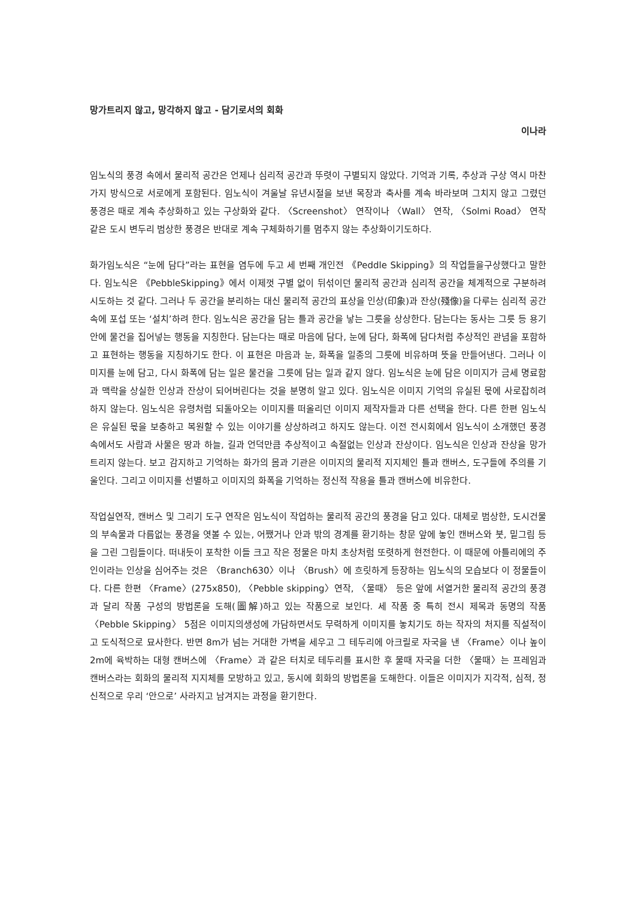망가트리지 않고, 망각하지 않고 - 담기로서의 회화
이나라
임노식의 풍경 속에서 물리적 공간은 언제나 심리적 공간과 뚜렷이 구별되지 않았다. 기억과 기록, 추상과 구상 역시 마찬가지 방식으로 서로에게 포함된다. 임노식이 겨울날 유년시절을 보낸 목장과 축사를 계속 바라보며 그치지 않고 그렸던 풍경은 때로 계속 추상화하고 있는 구상화와 같다. 〈Screenshot〉 연작이나 〈Wall〉 연작, 〈Solmi Road〉 연작 같은 도시 변두리 범상한 풍경은 반대로 계속 구체화하기를 멈추지 않는 추상화이기도하다.
화가임노식은 “눈에 담다”라는 표현을 염두에 두고 세 번째 개인전 《Peddle Skipping》의 작업들을구상했다고 말한다. 임노식은 《PebbleSkipping》에서 이제껏 구별 없이 뒤섞이던 물리적 공간과 심리적 공간을 체계적으로 구분하려시도하는 것 같다. 그러나 두 공간을 분리하는 대신 물리적 공간의 표상을 인상(印象)과 잔상(殘像)을 다루는 심리적 공간 속에 포섭 또는 ‘설치’하려 한다. 임노식은 공간을 담는 틀과 공간을 낳는 그릇을 상상한다. 담는다는 동사는 그릇 등 용기 안에 물건을 집어넣는 행동을 지칭한다. 담는다는 때로 마음에 담다, 눈에 담다, 화폭에 담다처럼 추상적인 관념을 포함하고 표현하는 행동을 지칭하기도 한다. 이 표현은 마음과 눈, 화폭을 일종의 그릇에 비유하며 뜻을 만들어낸다. 그러나 이미지를 눈에 담고, 다시 화폭에 담는 일은 물건을 그릇에 담는 일과 같지 않다. 임노식은 눈에 담은 이미지가 금세 명료함과 맥락을 상실한 인상과 잔상이 되어버린다는 것을 분명히 알고 있다. 임노식은 이미지 기억의 유실된 몫에 사로잡히려 하지 않는다. 임노식은 유령처럼 되돌아오는 이미지를 떠올리던 이미지 제작자들과 다른 선택을 한다. 다른 한편 임노식은 유실된 몫을 보충하고 복원할 수 있는 이야기를 상상하려고 하지도 않는다. 이전 전시회에서 임노식이 소개했던 풍경 속에서도 사람과 사물은 땅과 하늘, 길과 언덕만큼 추상적이고 속절없는 인상과 잔상이다. 임노식은 인상과 잔상을 망가트리지 않는다. 보고 감지하고 기억하는 화가의 몸과 기관은 이미지의 물리적 지지체인 틀과 캔버스, 도구들에 주의를 기울인다. 그리고 이미지를 선별하고 이미지의 화폭을 기억하는 정신적 작용을 틀과 캔버스에 비유한다.
작업실연작, 캔버스 및 그리기 도구 연작은 임노식이 작업하는 물리적 공간의 풍경을 담고 있다. 대체로 범상한, 도시건물의 부속물과 다름없는 풍경을 엿볼 수 있는, 어쨌거나 안과 밖의 경계를 환기하는 창문 앞에 놓인 캔버스와 붓, 밑그림 등을 그린 그림들이다. 떠내듯이 포착한 이들 크고 작은 정물은 마치 초상처럼 또렷하게 현전한다. 이 때문에 아틀리에의 주인이라는 인상을 심어주는 것은 〈Branch630〉이나 〈Brush〉에 흐릿하게 등장하는 임노식의 모습보다 이 정물들이다. 다른 한편 〈Frame〉(275x850), 〈Pebble skipping〉연작, 〈물때〉 등은 앞에 서열거한 물리적 공간의 풍경과 달리 작품 구성의 방법론을 도해(圖解)하고 있는 작품으로 보인다. 세 작품 중 특히 전시 제목과 동명의 작품 〈Pebble Skipping〉 5점은 이미지의생성에 가담하면서도 무력하게 이미지를 놓치기도 하는 작자의 처지를 직설적이고 도식적으로 묘사한다. 반면 8m가 넘는 거대한 가벽을 세우고 그 테두리에 아크릴로 자국을 낸 〈Frame〉이나 높이 2m에 육박하는 대형 캔버스에 〈Frame〉과 같은 터치로 테두리를 표시한 후 물때 자국을 더한 〈물때〉는 프레임과 캔버스라는 회화의 물리적 지지체를 모방하고 있고, 동시에 회화의 방법론을 도해한다. 이들은 이미지가 지각적, 심적, 정신적으로 우리 ‘안으로’ 사라지고 남겨지는 과정을 환기한다.